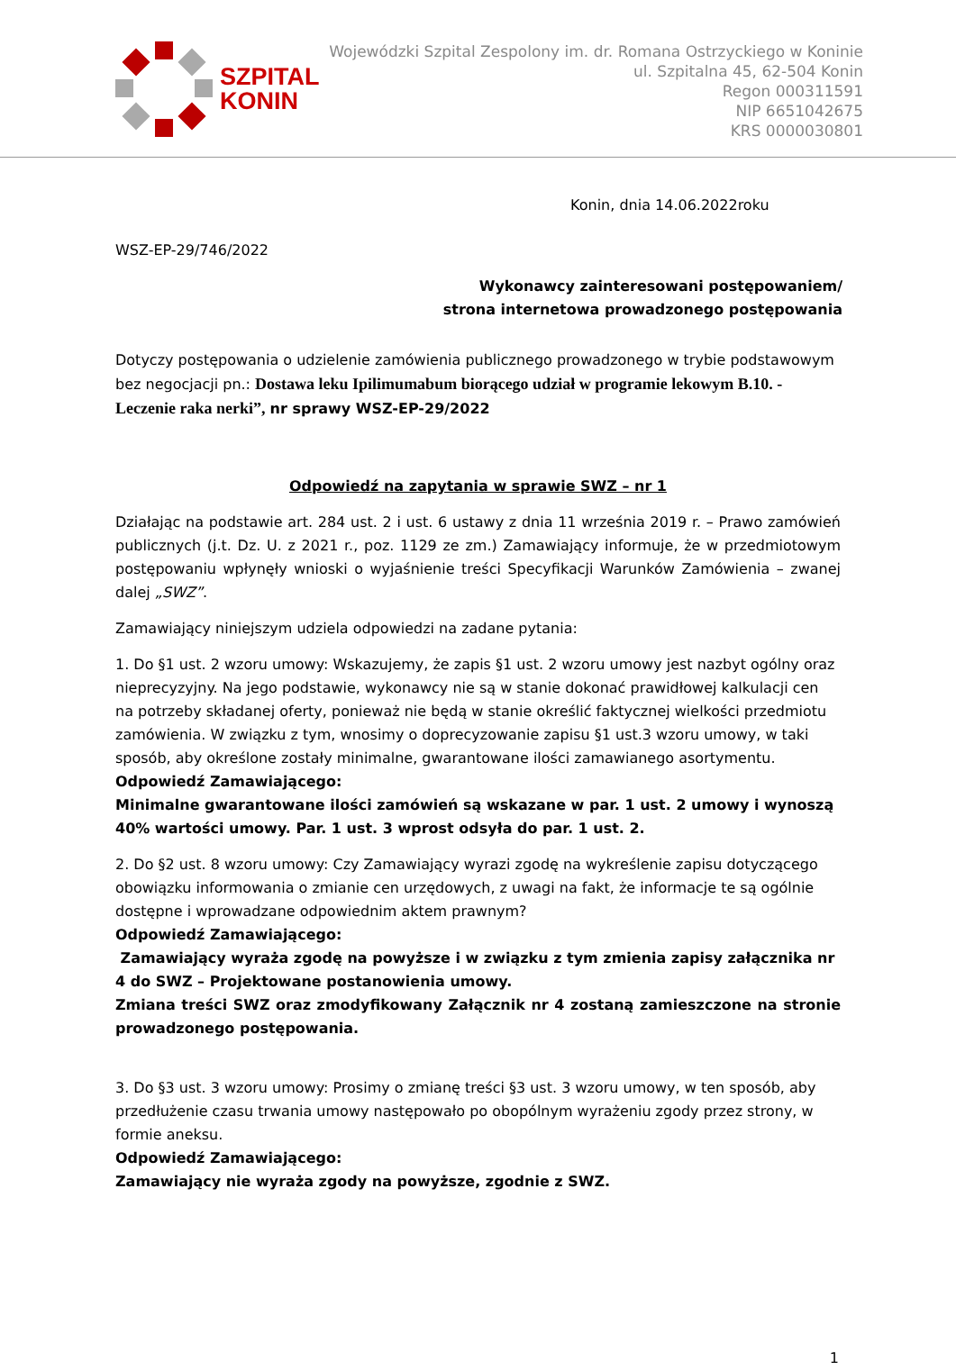SZPITAL
KONIN
Wojewódzki Szpital Zespolony im. dr. Romana Ostrzyckiego w Koninie
ul. Szpitalna 45, 62-504 Konin
Regon 000311591
NIP 6651042675
KRS 0000030801
Konin, dnia 14.06.2022roku
WSZ-EP-29/746/2022
Wykonawcy zainteresowani postępowaniem/
strona internetowa prowadzonego postępowania
Dotyczy postępowania o udzielenie zamówienia publicznego prowadzonego w trybie podstawowym bez negocjacji pn.: Dostawa leku Ipilimumabum biorącego udział w programie lekowym B.10. - Leczenie raka nerki”, nr sprawy WSZ-EP-29/2022
Odpowiedź na zapytania w sprawie SWZ – nr 1
Działając na podstawie art. 284 ust. 2 i ust. 6 ustawy z dnia 11 września 2019 r. – Prawo zamówień publicznych (j.t. Dz. U. z 2021 r., poz. 1129 ze zm.) Zamawiający informuje, że w przedmiotowym postępowaniu wpłynęły wnioski o wyjaśnienie treści Specyfikacji Warunków Zamówienia – zwanej dalej „SWZ”.
Zamawiający niniejszym udziela odpowiedzi na zadane pytania:
1. Do §1 ust. 2 wzoru umowy: Wskazujemy, że zapis §1 ust. 2 wzoru umowy jest nazbyt ogólny oraz nieprecyzyjny. Na jego podstawie, wykonawcy nie są w stanie dokonać prawidłowej kalkulacji cen na potrzeby składanej oferty, ponieważ nie będą w stanie określić faktycznej wielkości przedmiotu zamówienia. W związku z tym, wnosimy o doprecyzowanie zapisu §1 ust.3 wzoru umowy, w taki sposób, aby określone zostały minimalne, gwarantowane ilości zamawianego asortymentu.
Odpowiedź Zamawiającego:
Minimalne gwarantowane ilości zamówień są wskazane w par. 1 ust. 2 umowy i wynoszą 40% wartości umowy. Par. 1 ust. 3 wprost odsyła do par. 1 ust. 2.
2. Do §2 ust. 8 wzoru umowy: Czy Zamawiający wyrazi zgodę na wykreślenie zapisu dotyczącego obowiązku informowania o zmianie cen urzędowych, z uwagi na fakt, że informacje te są ogólnie dostępne i wprowadzane odpowiednim aktem prawnym?
Odpowiedź Zamawiającego:
Zamawiający wyraża zgodę na powyższe i w związku z tym zmienia zapisy załącznika nr 4 do SWZ – Projektowane postanowienia umowy.
Zmiana treści SWZ oraz zmodyfikowany Załącznik nr 4 zostaną zamieszczone na stronie prowadzonego postępowania.
3. Do §3 ust. 3 wzoru umowy: Prosimy o zmianę treści §3 ust. 3 wzoru umowy, w ten sposób, aby przedłużenie czasu trwania umowy następowało po obopólnym wyrażeniu zgody przez strony, w formie aneksu.
Odpowiedź Zamawiającego:
Zamawiający nie wyraża zgody na powyższe, zgodnie z SWZ.
1